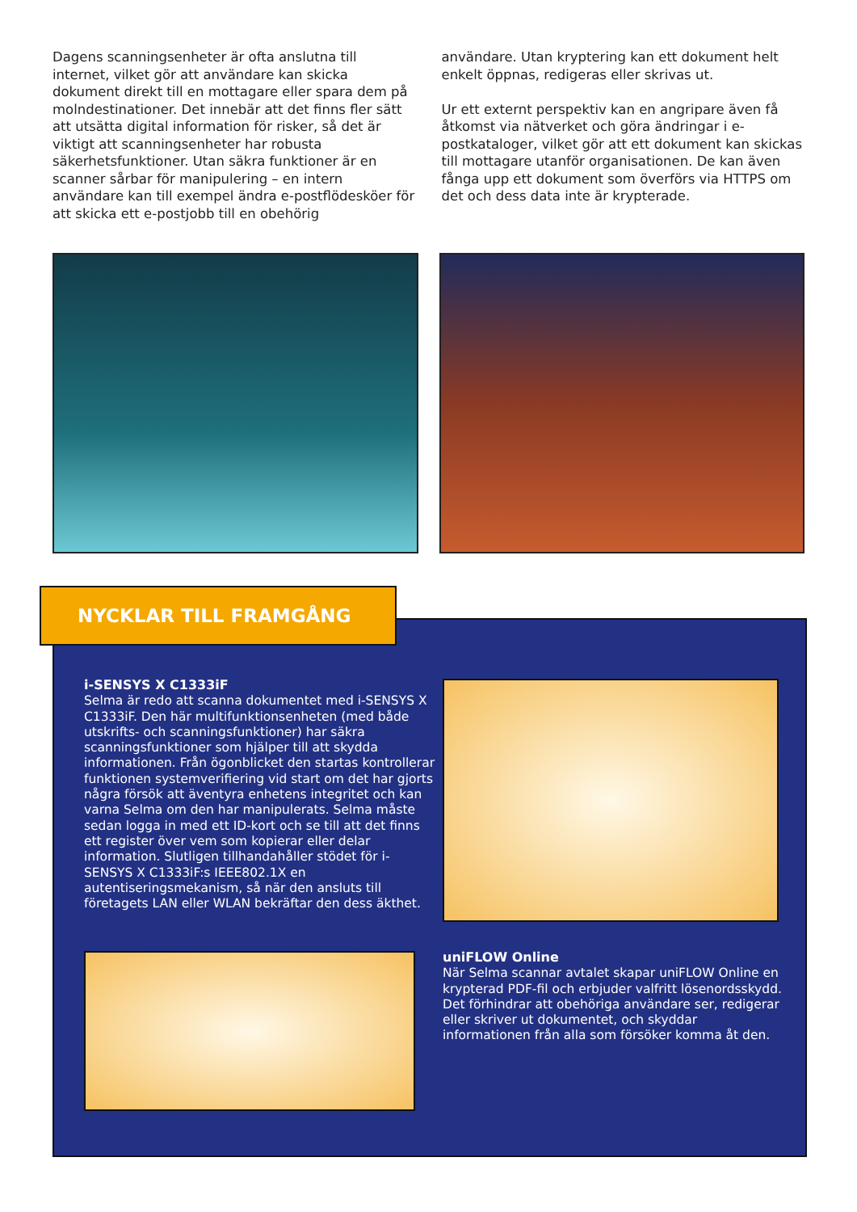Dagens scanningsenheter är ofta anslutna till internet, vilket gör att användare kan skicka dokument direkt till en mottagare eller spara dem på molndestinationer. Det innebär att det finns fler sätt att utsätta digital information för risker, så det är viktigt att scanningsenheter har robusta säkerhetsfunktioner. Utan säkra funktioner är en scanner sårbar för manipulering – en intern användare kan till exempel ändra e-postflödesköer för att skicka ett e-postjobb till en obehörig
användare. Utan kryptering kan ett dokument helt enkelt öppnas, redigeras eller skrivas ut.
Ur ett externt perspektiv kan en angripare även få åtkomst via nätverket och göra ändringar i e-postkataloger, vilket gör att ett dokument kan skickas till mottagare utanför organisationen. De kan även fånga upp ett dokument som överförs via HTTPS om det och dess data inte är krypterade.
NYCKLAR TILL FRAMGÅNG
i-SENSYS X C1333iF
Selma är redo att scanna dokumentet med i-SENSYS X C1333iF. Den här multifunktionsenheten (med både utskrifts- och scanningsfunktioner) har säkra scanningsfunktioner som hjälper till att skydda informationen. Från ögonblicket den startas kontrollerar funktionen systemverifiering vid start om det har gjorts några försök att äventyra enhetens integritet och kan varna Selma om den har manipulerats. Selma måste sedan logga in med ett ID-kort och se till att det finns ett register över vem som kopierar eller delar information. Slutligen tillhandahåller stödet för i-SENSYS X C1333iF:s IEEE802.1X en autentiseringsmekanism, så när den ansluts till företagets LAN eller WLAN bekräftar den dess äkthet.
uniFLOW Online
När Selma scannar avtalet skapar uniFLOW Online en krypterad PDF-fil och erbjuder valfritt lösenordsskydd. Det förhindrar att obehöriga användare ser, redigerar eller skriver ut dokumentet, och skyddar informationen från alla som försöker komma åt den.